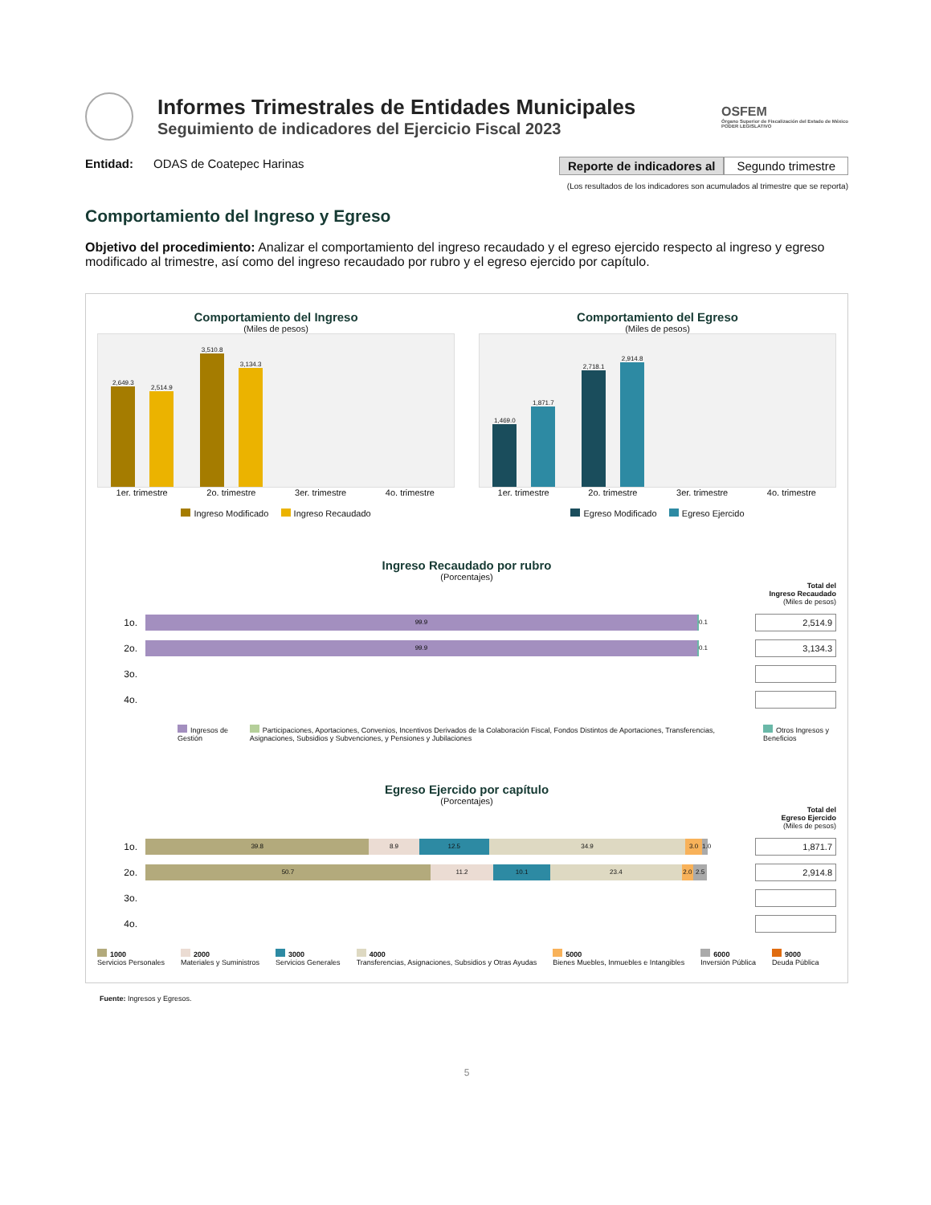Informes Trimestrales de Entidades Municipales
Seguimiento de indicadores del Ejercicio Fiscal 2023
OSFEM
Órgano Superior de Fiscalización del Estado de México
PODER LEGISLATIVO
Entidad: ODAS de Coatepec Harinas Reporte de indicadores al Segundo trimestre
(Los resultados de los indicadores son acumulados al trimestre que se reporta)
Comportamiento del Ingreso y Egreso
Objetivo del procedimiento: Analizar el comportamiento del ingreso recaudado y el egreso ejercido respecto al ingreso y egreso modificado al trimestre, así como del ingreso recaudado por rubro y el egreso ejercido por capítulo.
Comportamiento del Ingreso
(Miles de pesos)
2,649.3
2,514.9
3,510.8
3,134.3
1er. trimestre 2o. trimestre 3er. trimestre 4o. trimestre
Ingreso Modificado Ingreso Recaudado
Comportamiento del Egreso
(Miles de pesos)
1,469.0
1,871.7
2,718.1
2,914.8
1er. trimestre 2o. trimestre 3er. trimestre 4o. trimestre
Egreso Modificado Egreso Ejercido
Ingreso Recaudado por rubro
(Porcentajes)
Total del
Ingreso Recaudado
(Miles de pesos)
1o.
99.9
0.1
2,514.9
2o.
99.9
0.1
3,134.3
3o.
4o.
Ingresos de Gestión Participaciones, Aportaciones, Convenios, Incentivos Derivados de la Colaboración Fiscal, Fondos Distintos de Aportaciones, Transferencias, Asignaciones, Subsidios y Subvenciones, y Pensiones y Jubilaciones Otros Ingresos y Beneficios
Egreso Ejercido por capítulo
(Porcentajes)
Total del
Egreso Ejercido
(Miles de pesos)
1o.
39.8 8.9 12.5 34.9 3.0 1.0
1,871.7
2o.
50.7 11.2 10.1 23.4 2.0 2.5
2,914.8
3o.
4o.
1000
Servicios Personales 2000
Materiales y Suministros 3000
Servicios Generales 4000
Transferencias, Asignaciones, Subsidios y Otras Ayudas 5000
Bienes Muebles, Inmuebles e Intangibles 6000
Inversión Pública 9000
Deuda Pública
Fuente: Ingresos y Egresos.
5